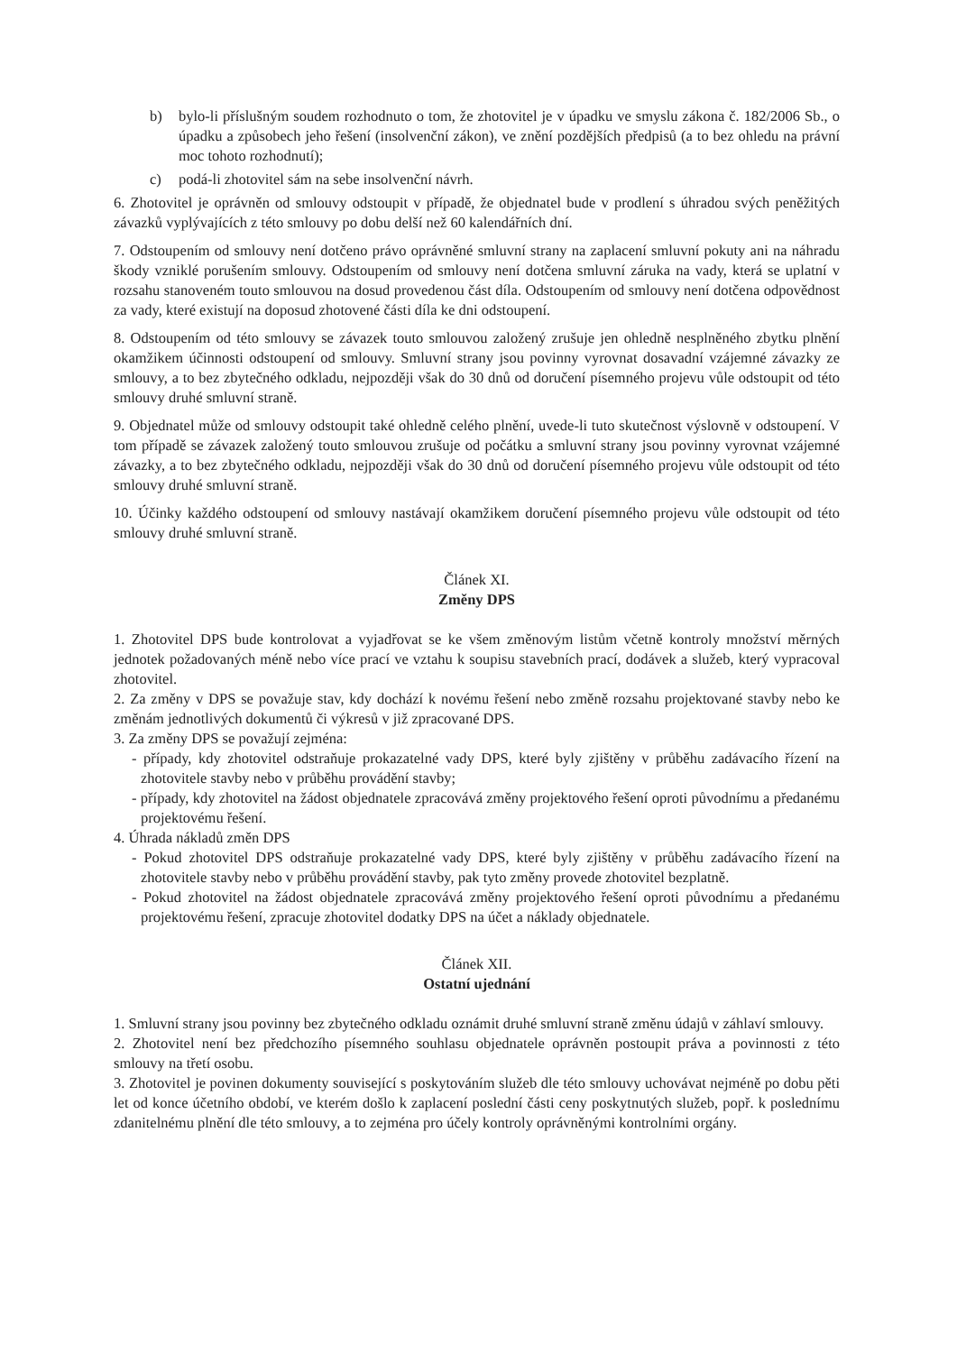b) bylo-li příslušným soudem rozhodnuto o tom, že zhotovitel je v úpadku ve smyslu zákona č. 182/2006 Sb., o úpadku a způsobech jeho řešení (insolvenční zákon), ve znění pozdějších předpisů (a to bez ohledu na právní moc tohoto rozhodnutí);
c) podá-li zhotovitel sám na sebe insolvenční návrh.
6. Zhotovitel je oprávněn od smlouvy odstoupit v případě, že objednatel bude v prodlení s úhradou svých peněžitých závazků vyplývajících z této smlouvy po dobu delší než 60 kalendářních dní.
7. Odstoupením od smlouvy není dotčeno právo oprávněné smluvní strany na zaplacení smluvní pokuty ani na náhradu škody vzniklé porušením smlouvy. Odstoupením od smlouvy není dotčena smluvní záruka na vady, která se uplatní v rozsahu stanoveném touto smlouvou na dosud provedenou část díla. Odstoupením od smlouvy není dotčena odpovědnost za vady, které existují na doposud zhotovené části díla ke dni odstoupení.
8. Odstoupením od této smlouvy se závazek touto smlouvou založený zrušuje jen ohledně nesplněného zbytku plnění okamžikem účinnosti odstoupení od smlouvy. Smluvní strany jsou povinny vyrovnat dosavadní vzájemné závazky ze smlouvy, a to bez zbytečného odkladu, nejpozději však do 30 dnů od doručení písemného projevu vůle odstoupit od této smlouvy druhé smluvní straně.
9. Objednatel může od smlouvy odstoupit také ohledně celého plnění, uvede-li tuto skutečnost výslovně v odstoupení. V tom případě se závazek založený touto smlouvou zrušuje od počátku a smluvní strany jsou povinny vyrovnat vzájemné závazky, a to bez zbytečného odkladu, nejpozději však do 30 dnů od doručení písemného projevu vůle odstoupit od této smlouvy druhé smluvní straně.
10. Účinky každého odstoupení od smlouvy nastávají okamžikem doručení písemného projevu vůle odstoupit od této smlouvy druhé smluvní straně.
Článek XI.
Změny DPS
1. Zhotovitel DPS bude kontrolovat a vyjadřovat se ke všem změnovým listům včetně kontroly množství měrných jednotek požadovaných méně nebo více prací ve vztahu k soupisu stavebních prací, dodávek a služeb, který vypracoval zhotovitel.
2. Za změny v DPS se považuje stav, kdy dochází k novému řešení nebo změně rozsahu projektované stavby nebo ke změnám jednotlivých dokumentů či výkresů v již zpracované DPS.
3. Za změny DPS se považují zejména:
- případy, kdy zhotovitel odstraňuje prokazatelné vady DPS, které byly zjištěny v průběhu zadávacího řízení na zhotovitele stavby nebo v průběhu provádění stavby;
- případy, kdy zhotovitel na žádost objednatele zpracovává změny projektového řešení oproti původnímu a předanému projektovému řešení.
4. Úhrada nákladů změn DPS
- Pokud zhotovitel DPS odstraňuje prokazatelné vady DPS, které byly zjištěny v průběhu zadávacího řízení na zhotovitele stavby nebo v průběhu provádění stavby, pak tyto změny provede zhotovitel bezplatně.
- Pokud zhotovitel na žádost objednatele zpracovává změny projektového řešení oproti původnímu a předanému projektovému řešení, zpracuje zhotovitel dodatky DPS na účet a náklady objednatele.
Článek XII.
Ostatní ujednání
1. Smluvní strany jsou povinny bez zbytečného odkladu oznámit druhé smluvní straně změnu údajů v záhlaví smlouvy.
2. Zhotovitel není bez předchozího písemného souhlasu objednatele oprávněn postoupit práva a povinnosti z této smlouvy na třetí osobu.
3. Zhotovitel je povinen dokumenty související s poskytováním služeb dle této smlouvy uchovávat nejméně po dobu pěti let od konce účetního období, ve kterém došlo k zaplacení poslední části ceny poskytnutých služeb, popř. k poslednímu zdanitelnému plnění dle této smlouvy, a to zejména pro účely kontroly oprávněnými kontrolními orgány.